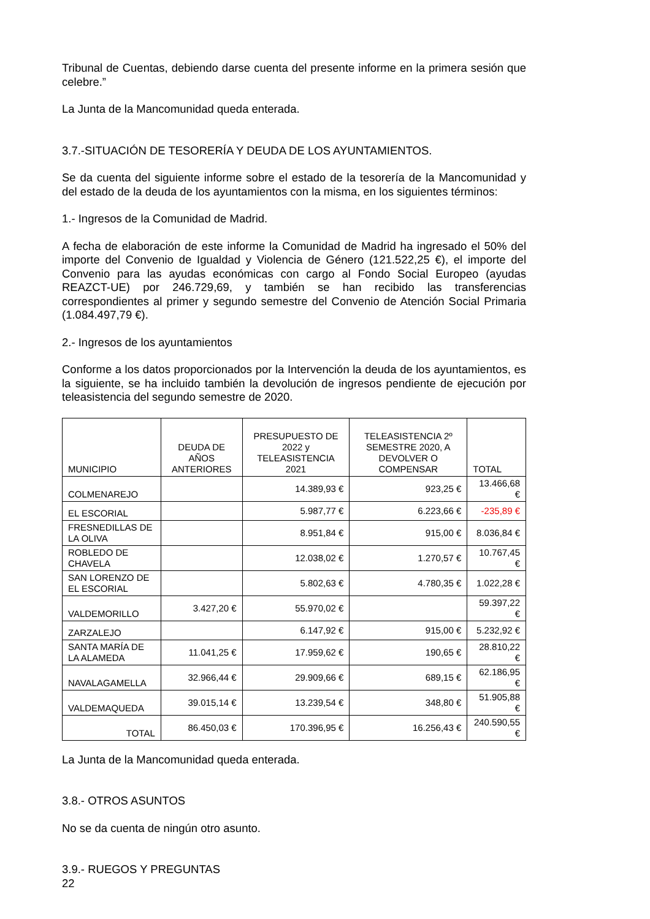Tribunal de Cuentas, debiendo darse cuenta del presente informe en la primera sesión que celebre.”
La Junta de la Mancomunidad queda enterada.
3.7.-SITUACIÓN DE TESORERÍA Y DEUDA DE LOS AYUNTAMIENTOS.
Se da cuenta del siguiente informe sobre el estado de la tesorería de la Mancomunidad y del estado de la deuda de los ayuntamientos con la misma, en los siguientes términos:
1.- Ingresos de la Comunidad de Madrid.
A fecha de elaboración de este informe la Comunidad de Madrid ha ingresado el 50% del importe del Convenio de Igualdad y Violencia de Género (121.522,25 €), el importe del Convenio para las ayudas económicas con cargo al Fondo Social Europeo (ayudas REAZCT-UE) por 246.729,69, y también se han recibido las transferencias correspondientes al primer y segundo semestre del Convenio de Atención Social Primaria (1.084.497,79 €).
2.- Ingresos de los ayuntamientos
Conforme a los datos proporcionados por la Intervención la deuda de los ayuntamientos, es la siguiente, se ha incluido también la devolución de ingresos pendiente de ejecución por teleasistencia del segundo semestre de 2020.
| MUNICIPIO | DEUDA DE AÑOS ANTERIORES | PRESUPUESTO DE 2022 y TELEASISTENCIA 2021 | TELEASISTENCIA 2º SEMESTRE 2020, A DEVOLVER O COMPENSAR | TOTAL |
| --- | --- | --- | --- | --- |
| COLMENAREJO | | 14.389,93 € | 923,25 € | 13.466,68 € |
| EL ESCORIAL | | 5.987,77 € | 6.223,66 € | -235,89 € |
| FRESNEDILLAS DE LA OLIVA | | 8.951,84 € | 915,00 € | 8.036,84 € |
| ROBLEDO DE CHAVELA | | 12.038,02 € | 1.270,57 € | 10.767,45 € |
| SAN LORENZO DE EL ESCORIAL | | 5.802,63 € | 4.780,35 € | 1.022,28 € |
| VALDEMORILLO | 3.427,20 € | 55.970,02 € | | 59.397,22 € |
| ZARZALEJO | | 6.147,92 € | 915,00 € | 5.232,92 € |
| SANTA MARÍA DE LA ALAMEDA | 11.041,25 € | 17.959,62 € | 190,65 € | 28.810,22 € |
| NAVALAGAMELLA | 32.966,44 € | 29.909,66 € | 689,15 € | 62.186,95 € |
| VALDEMAQUEDA | 39.015,14 € | 13.239,54 € | 348,80 € | 51.905,88 € |
| TOTAL | 86.450,03 € | 170.396,95 € | 16.256,43 € | 240.590,55 € |
La Junta de la Mancomunidad queda enterada.
3.8.- OTROS ASUNTOS
No se da cuenta de ningún otro asunto.
3.9.- RUEGOS Y PREGUNTAS
22